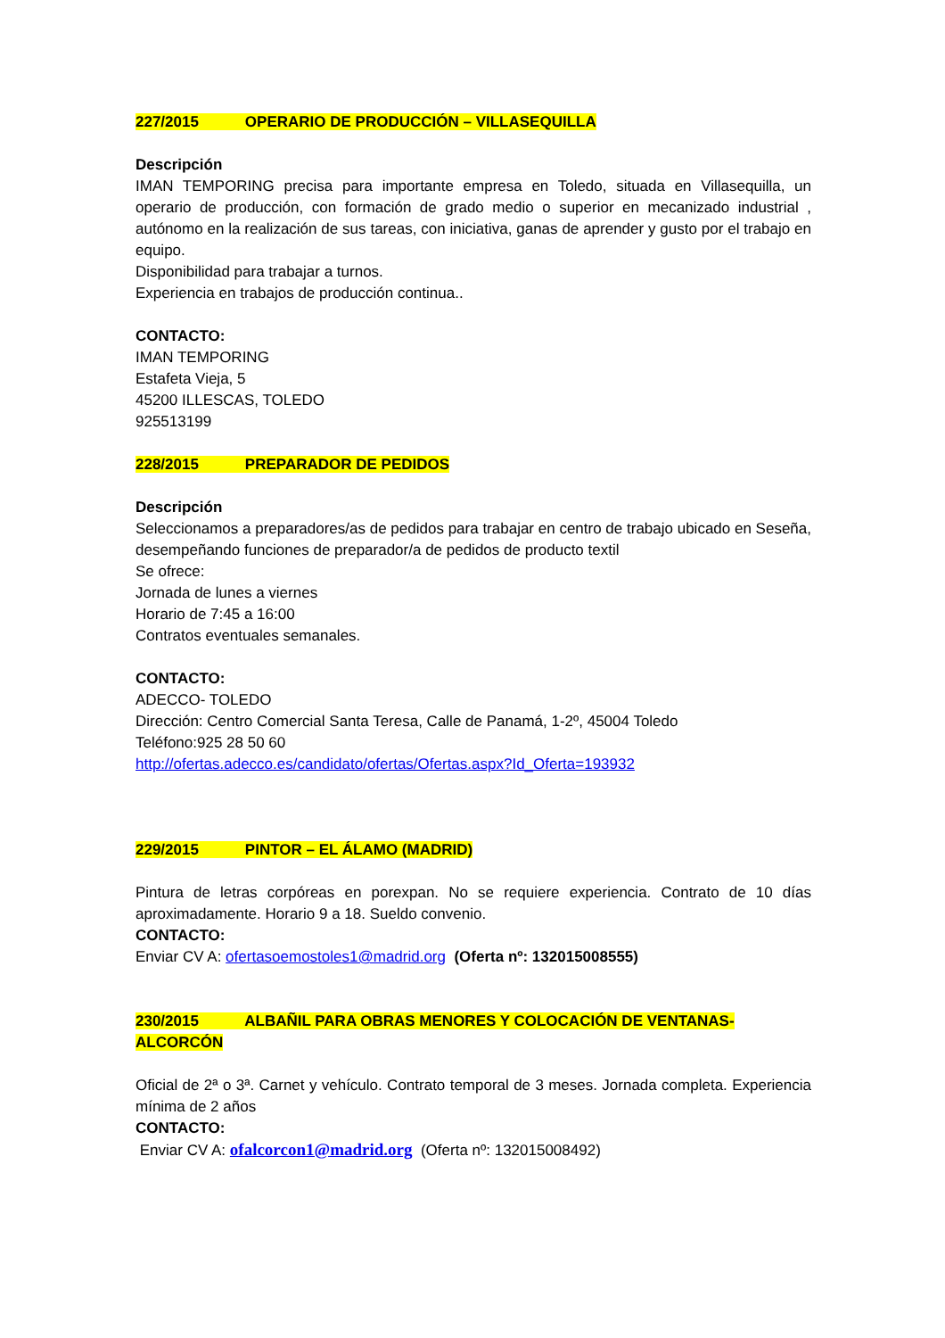227/2015 OPERARIO DE PRODUCCIÓN – VILLASEQUILLA
Descripción
IMAN TEMPORING precisa para importante empresa en Toledo, situada en Villasequilla, un operario de producción, con formación de grado medio o superior en mecanizado industrial , autónomo en la realización de sus tareas, con iniciativa, ganas de aprender y gusto por el trabajo en equipo.
Disponibilidad para trabajar a turnos.
Experiencia en trabajos de producción continua..
CONTACTO:
IMAN TEMPORING
Estafeta Vieja, 5
45200 ILLESCAS, TOLEDO
925513199
228/2015 PREPARADOR DE PEDIDOS
Descripción
Seleccionamos a preparadores/as de pedidos para trabajar en centro de trabajo ubicado en Seseña, desempeñando funciones de preparador/a de pedidos de producto textil
Se ofrece:
Jornada de lunes a viernes
Horario de 7:45 a 16:00
Contratos eventuales semanales.
CONTACTO:
ADECCO- TOLEDO
Dirección: Centro Comercial Santa Teresa, Calle de Panamá, 1-2º, 45004 Toledo
Teléfono:925 28 50 60
http://ofertas.adecco.es/candidato/ofertas/Ofertas.aspx?Id_Oferta=193932
229/2015 PINTOR – EL ÁLAMO (MADRID)
Pintura de letras corpóreas en porexpan. No se requiere experiencia. Contrato de 10 días aproximadamente. Horario 9 a 18. Sueldo convenio.
CONTACTO:
Enviar CV A: ofertasoemostoles1@madrid.org (Oferta nº: 132015008555)
230/2015 ALBAÑIL PARA OBRAS MENORES Y COLOCACIÓN DE VENTANAS- ALCORCÓN
Oficial de 2ª o 3ª. Carnet y vehículo. Contrato temporal de 3 meses. Jornada completa. Experiencia mínima de 2 años
CONTACTO:
Enviar CV A: ofalcorcon1@madrid.org (Oferta nº: 132015008492)